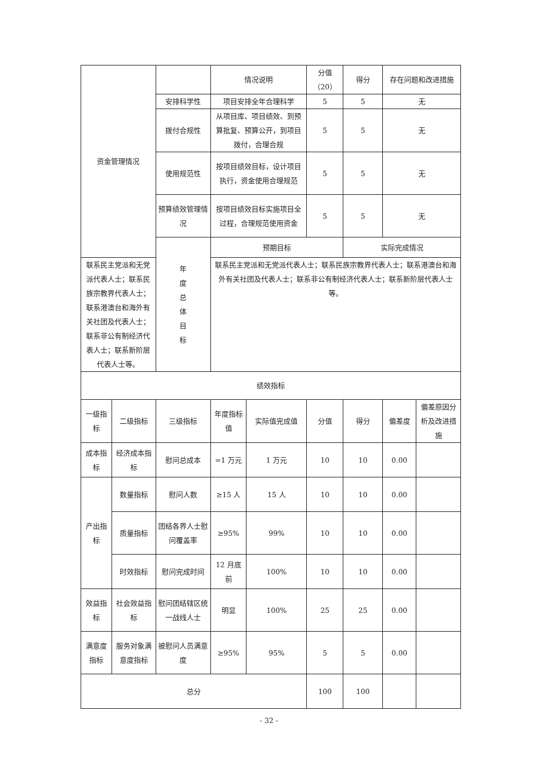| 资金管理情况 | | | 情况说明 | | 分值（20） | 得分 | 存在问题和改进措施 | |
| | | 安排科学性 | 项目安排全年合理科学 | | 5 | 5 | 无 | |
| | | 拨付合规性 | 从项目库、项目绩效、到预算批复、预算公开，到项目拨付，合理合规 | | 5 | 5 | 无 | |
| | | 使用规范性 | 按项目绩效目标，设计项目执行，资金使用合理规范 | | 5 | 5 | 无 | |
| | | 预算绩效管理情况 | 按项目绩效目标实施项目全过程，合理规范使用资金 | | 5 | 5 | 无 | |
| | | 年 度 总 体 目 标 | 预期目标 | | | 实际完成情况 | | |
| 联系民主党派和无党派代表人士；联系民族宗教界代表人士；联系港澳台和海外有关社团及代表人士；联系非公有制经济代表人士；联系新阶层代表人士等。 | | | 联系民主党派和无党派代表人士；联系民族宗教界代表人士；联系港澳台和海外有关社团及代表人士；联系非公有制经济代表人士；联系新阶层代表人士等。 | | | | | |
| 绩效指标 | | | | | | | | |
| 一级指标 | 二级指标 | 三级指标 | 年度指标值 | 实际值完成值 | 分值 | 得分 | 偏差度 | 偏差原因分析及改进措施 |
| 成本指标 | 经济成本指标 | 慰问总成本 | =1 万元 | 1 万元 | 10 | 10 | 0.00 | |
| 产出指标 | 数量指标 | 慰问人数 | ≥15 人 | 15 人 | 10 | 10 | 0.00 | |
| | 质量指标 | 团结各界人士慰问覆盖率 | ≥95% | 99% | 10 | 10 | 0.00 | |
| | 时效指标 | 慰问完成时间 | 12 月底前 | 100% | 10 | 10 | 0.00 | |
| 效益指标 | 社会效益指标 | 慰问团结辖区统一战线人士 | 明显 | 100% | 25 | 25 | 0.00 | |
| 满意度指标 | 服务对象满意度指标 | 被慰问人员满意度 | ≥95% | 95% | 5 | 5 | 0.00 | |
| 总分 | | | | | 100 | 100 | | |
- 32 -